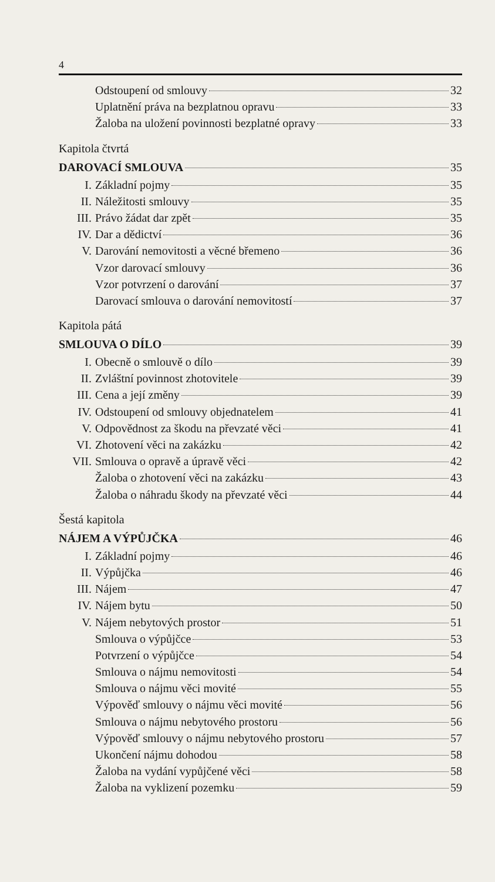4
Odstoupení od smlouvy 32
Uplatnění práva na bezplatnou opravu 33
Žaloba na uložení povinnosti bezplatné opravy 33
Kapitola čtvrtá
DAROVACÍ SMLOUVA 35
I. Základní pojmy 35
II. Náležitosti smlouvy 35
III. Právo žádat dar zpět 35
IV. Dar a dědictví 36
V. Darování nemovitosti a věcné břemeno 36
Vzor darovací smlouvy 36
Vzor potvrzení o darování 37
Darovací smlouva o darování nemovitostí 37
Kapitola pátá
SMLOUVA O DÍLO 39
I. Obecně o smlouvě o dílo 39
II. Zvláštní povinnost zhotovitele 39
III. Cena a její změny 39
IV. Odstoupení od smlouvy objednatelem 41
V. Odpovědnost za škodu na převzaté věci 41
VI. Zhotovení věci na zakázku 42
VII. Smlouva o opravě a úpravě věci 42
Žaloba o zhotovení věci na zakázku 43
Žaloba o náhradu škody na převzaté věci 44
Šestá kapitola
NÁJEM A VÝPŮJČKA 46
I. Základní pojmy 46
II. Výpůjčka 46
III. Nájem 47
IV. Nájem bytu 50
V. Nájem nebytových prostor 51
Smlouva o výpůjčce 53
Potvrzení o výpůjčce 54
Smlouva o nájmu nemovitosti 54
Smlouva o nájmu věci movité 55
Výpověď smlouvy o nájmu věci movité 56
Smlouva o nájmu nebytového prostoru 56
Výpověď smlouvy o nájmu nebytového prostoru 57
Ukončení nájmu dohodou 58
Žaloba na vydání vypůjčené věci 58
Žaloba na vyklizení pozemku 59